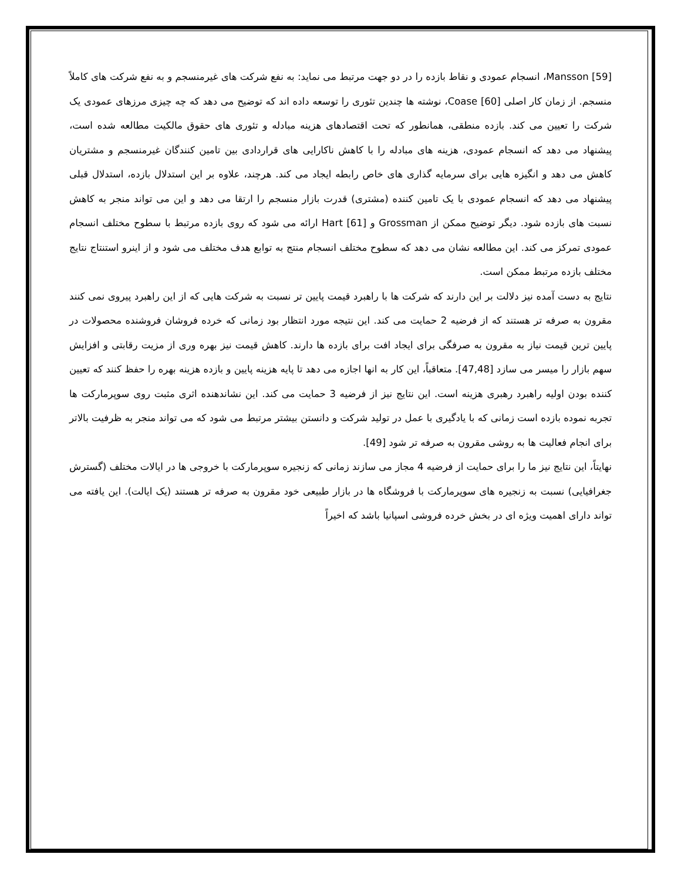Mansson [59]، انسجام عمودی و نقاط بازده را در دو جهت مرتبط می نماید: به نفع شرکت های غیرمنسجم و به نفع شرکت های کاملاً منسجم. از زمان کار اصلی Coase [60]، نوشته ها چندین تئوری را توسعه داده اند که توضیح می دهد که چه چیزی مرزهای عمودی یک شرکت را تعیین می کند. بازده منطقی، همانطور که تحت اقتصادهای هزینه مبادله و تئوری های حقوق مالکیت مطالعه شده است، پیشنهاد می دهد که انسجام عمودی، هزینه های مبادله را با کاهش ناکارایی های قراردادی بین تامین کنندگان غیرمنسجم و مشتریان کاهش می دهد و انگیزه هایی برای سرمایه گذاری های خاص رابطه ایجاد می کند. هرچند، علاوه بر این استدلال بازده، استدلال قبلی پیشنهاد می دهد که انسجام عمودی با یک تامین کننده (مشتری) قدرت بازار منسجم را ارتقا می دهد و این می تواند منجر به کاهش نسبت های بازده شود. دیگر توضیح ممکن از Grossman و Hart [61] ارائه می شود که روی بازده مرتبط با سطوح مختلف انسجام عمودی تمرکز می کند. این مطالعه نشان می دهد که سطوح مختلف انسجام منتج به توابع هدف مختلف می شود و از اینرو استنتاج نتایج مختلف بازده مرتبط ممکن است.
نتایج به دست آمده نیز دلالت بر این دارند که شرکت ها با راهبرد قیمت پایین تر نسبت به شرکت هایی که از این راهبرد پیروی نمی کنند مقرون به صرفه تر هستند که از فرضیه 2 حمایت می کند. این نتیجه مورد انتظار بود زمانی که خرده فروشان فروشنده محصولات در پایین ترین قیمت نیاز به مقرون به صرفگی برای ایجاد افت برای بازده ها دارند. کاهش قیمت نیز بهره وری از مزیت رقابتی و افزایش سهم بازار را میسر می سازد [47,48]. متعاقباً، این کار به انها اجازه می دهد تا پایه هزینه پایین و بازده هزینه بهره را حفظ کنند که تعیین کننده بودن اولیه راهبرد رهبری هزینه است. این نتایج نیز از فرضیه 3 حمایت می کند. این نشاندهنده اثری مثبت روی سوپرمارکت ها تجربه نموده بازده است زمانی که با یادگیری با عمل در تولید شرکت و دانستن بیشتر مرتبط می شود که می تواند منجر به ظرفیت بالاتر برای انجام فعالیت ها به روشی مقرون به صرفه تر شود [49].
نهایتاً، این نتایج نیز ما را برای حمایت از فرضیه 4 مجاز می سازند زمانی که زنجیره سوپرمارکت با خروجی ها در ایالات مختلف (گسترش جغرافیایی) نسبت به زنجیره های سوپرمارکت با فروشگاه ها در بازار طبیعی خود مقرون به صرفه تر هستند (یک ایالت). این یافته می تواند دارای اهمیت ویژه ای در بخش خرده فروشی اسپانیا باشد که اخیراً